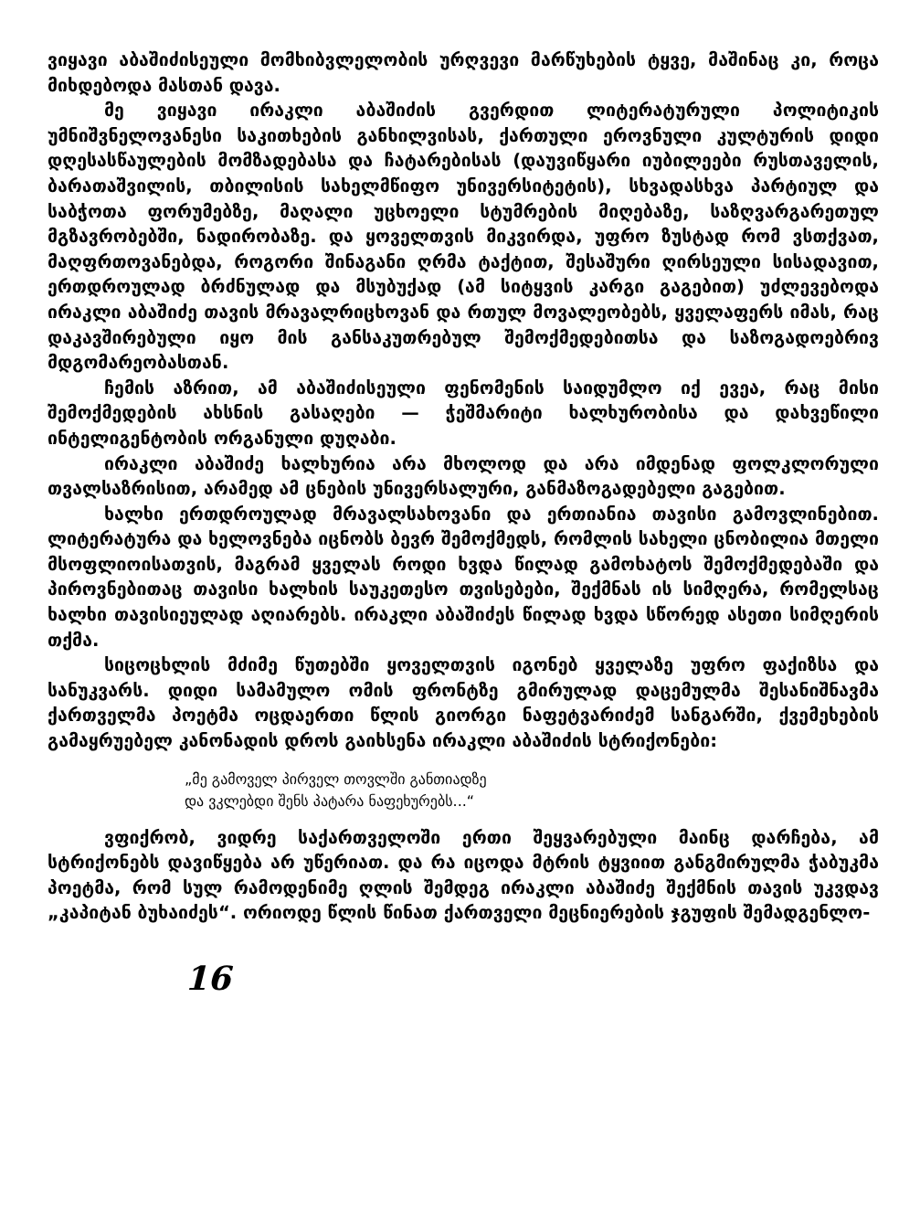ვიყავი აბაშიძისეული მომხიბვლელობის ურღვევი მარწუხების ტყვე, მაშინაც კი, როცა მიხდებოდა მასთან დავა.
მე ვიყავი ირაკლი აბაშიძის გვერდით ლიტერატურული პოლიტიკის უმნიშვნელოვანესი საკითხების განხილვისას, ქართული ეროვნული კულტურის დიდი დღესასწაულების მომზადებასა და ჩატარებისას (დაუვიწყარი იუბილეები რუსთაველის, ბარათაშვილის, თბილისის სახელმწიფო უნივერსიტეტის), სხვადასხვა პარტიულ და საბჭოთა ფორუმებზე, მაღალი უცხოელი სტუმრების მიღებაზე, საზღვარგარეთულ მგზავრობებში, ნადირობაზე. და ყოველთვის მიკვირდა, უფრო ზუსტად რომ ვსთქვათ, მაღფრთოვანებდა, როგორი შინაგანი ღრმა ტაქტით, შესაშური ღირსეული სისადავით, ერთდროულად ბრძნულად და მსუბუქად (ამ სიტყვის კარგი გაგებით) უძლევებოდა ირაკლი აბაშიძე თავის მრავალრიცხოვან და რთულ მოვალეობებს, ყველაფერს იმას, რაც დაკავშირებული იყო მის განსაკუთრებულ შემოქმედებითსა და საზოგადოებრივ მდგომარეობასთან.
ჩემის აზრით, ამ აბაშიძისეული ფენომენის საიდუმლო იქ ევეა, რაც მისი შემოქმედების ახსნის გასაღები — ჭეშმარიტი ხალხურობისა და დახვეწილი ინტელიგენტობის ორგანული დუღაბი.
ირაკლი აბაშიძე ხალხურია არა მხოლოდ და არა იმდენად ფოლკლორული თვალსაზრისით, არამედ ამ ცნების უნივერსალური, განმაზოგადებელი გაგებით.
ხალხი ერთდროულად მრავალსახოვანი და ერთიანია თავისი გამოვლინებით. ლიტერატურა და ხელოვნება იცნობს ბევრ შემოქმედს, რომლის სახელი ცნობილია მთელი მსოფლიოისათვის, მაგრამ ყველას როდი ხვდა წილად გამოხატოს შემოქმედებაში და პიროვნებითაც თავისი ხალხის საუკეთესო თვისებები, შექმნას ის სიმღერა, რომელსაც ხალხი თავისიეულად აღიარებს. ირაკლი აბაშიძეს წილად ხვდა სწორედ ასეთი სიმღერის თქმა.
სიცოცხლის მძიმე წუთებში ყოველთვის იგონებ ყველაზე უფრო ფაქიზსა და სანუკვარს. დიდი სამამულო ომის ფრონტზე გმირულად დაცემულმა შესანიშნავმა ქართველმა პოეტმა ოცდაერთი წლის გიორგი ნაფეტვარიძემ სანგარში, ქვემეხების გამაყრუებელ კანონადის დროს გაიხსენა ირაკლი აბაშიძის სტრიქონები:
„მე გამოველ პირველ თოვლში განთიადზე
და ვკლებდი შენს პატარა ნაფეხურებს...“
ვფიქრობ, ვიდრე საქართველოში ერთი შეყვარებული მაინც დარჩება, ამ სტრიქონებს დავიწყება არ უწერიათ. და რა იცოდა მტრის ტყვიით განგმირულმა ჭაბუკმა პოეტმა, რომ სულ რამოდენიმე ღლის შემდეგ ირაკლი აბაშიძე შექმნის თავის უკვდავ „კაპიტან ბუხაიძეს“. ორიოდე წლის წინათ ქართველი მეცნიერების ჯგუფის შემადგენლო-
16